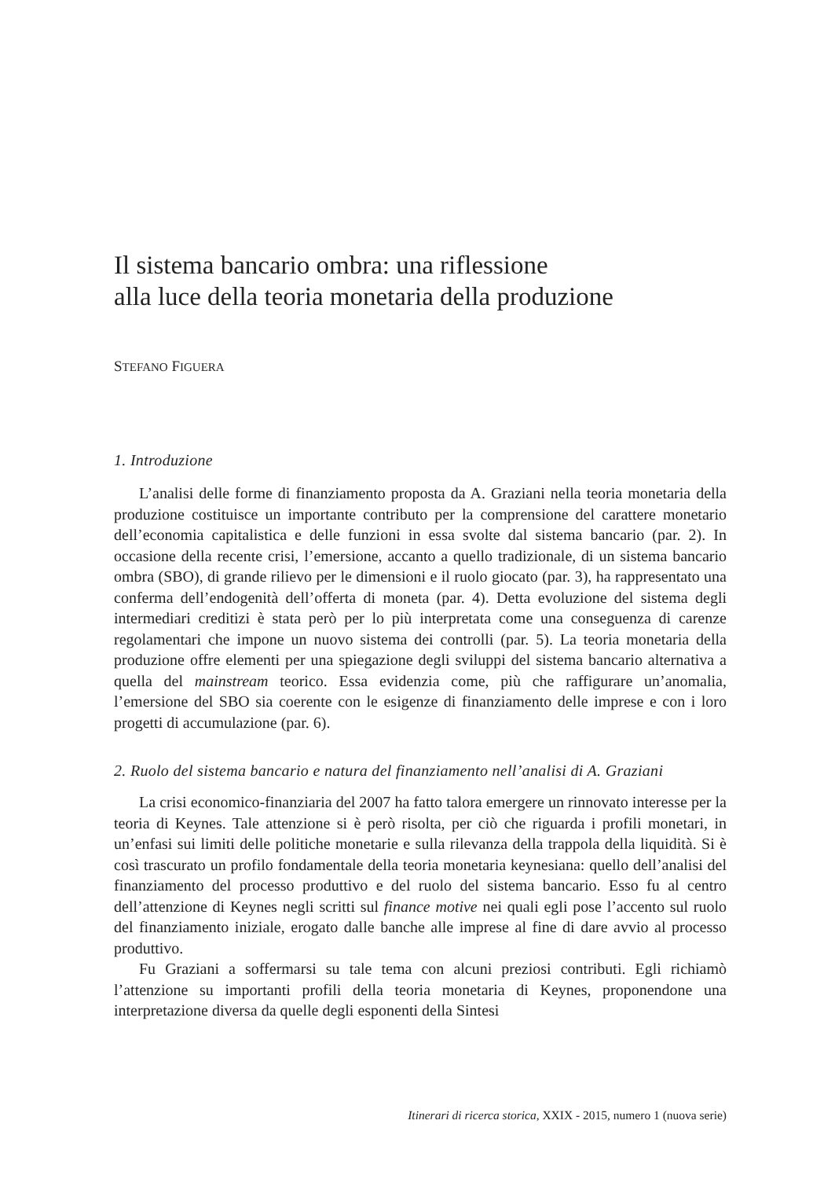Il sistema bancario ombra: una riflessione
alla luce della teoria monetaria della produzione
STEFANO FIGUERA
1. Introduzione
L’analisi delle forme di finanziamento proposta da A. Graziani nella teoria monetaria della produzione costituisce un importante contributo per la comprensione del carattere monetario dell’economia capitalistica e delle funzioni in essa svolte dal sistema bancario (par. 2). In occasione della recente crisi, l’emersione, accanto a quello tradizionale, di un sistema bancario ombra (SBO), di grande rilievo per le dimensioni e il ruolo giocato (par. 3), ha rappresentato una conferma dell’endogenità dell’offerta di moneta (par. 4). Detta evoluzione del sistema degli intermediari creditizi è stata però per lo più interpretata come una conseguenza di carenze regolamentari che impone un nuovo sistema dei controlli (par. 5). La teoria monetaria della produzione offre elementi per una spiegazione degli sviluppi del sistema bancario alternativa a quella del mainstream teorico. Essa evidenzia come, più che raffigurare un’anomalia, l’emersione del SBO sia coerente con le esigenze di finanziamento delle imprese e con i loro progetti di accumulazione (par. 6).
2. Ruolo del sistema bancario e natura del finanziamento nell’analisi di A. Graziani
La crisi economico-finanziaria del 2007 ha fatto talora emergere un rinnovato interesse per la teoria di Keynes. Tale attenzione si è però risolta, per ciò che riguarda i profili monetari, in un’enfasi sui limiti delle politiche monetarie e sulla rilevanza della trappola della liquidità. Si è così trascurato un profilo fondamentale della teoria monetaria keynesiana: quello dell’analisi del finanziamento del processo produttivo e del ruolo del sistema bancario. Esso fu al centro dell’attenzione di Keynes negli scritti sul finance motive nei quali egli pose l’accento sul ruolo del finanziamento iniziale, erogato dalle banche alle imprese al fine di dare avvio al processo produttivo.
Fu Graziani a soffermarsi su tale tema con alcuni preziosi contributi. Egli richiamò l’attenzione su importanti profili della teoria monetaria di Keynes, proponendone una interpretazione diversa da quelle degli esponenti della Sintesi
Itinerari di ricerca storica, XXIX - 2015, numero 1 (nuova serie)